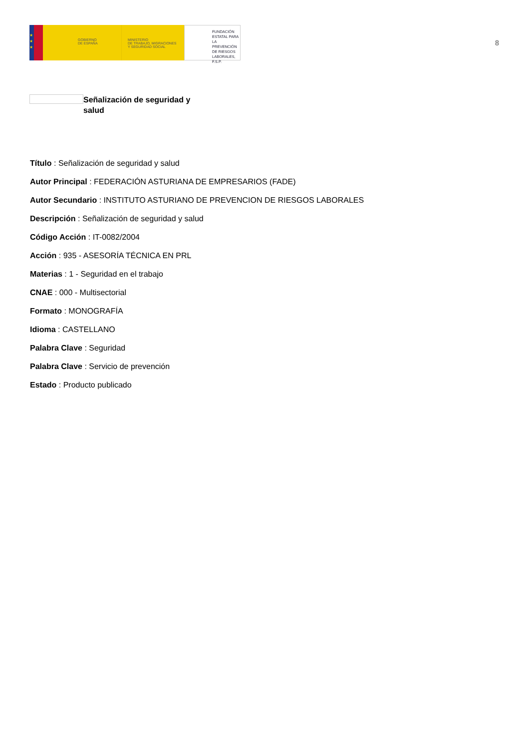★
★
★
GOBIERNO
DE ESPAÑA
MINISTERIO
DE TRABAJO, MIGRACIONES
Y SEGURIDAD SOCIAL
FUNDACIÓN
ESTATAL PARA
LA PREVENCIÓN
DE RIESGOS
LABORALES, F.S.P.
8
Señalización de seguridad y salud
Título : Señalización de seguridad y salud
Autor Principal : FEDERACIÓN ASTURIANA DE EMPRESARIOS (FADE)
Autor Secundario : INSTITUTO ASTURIANO DE PREVENCION DE RIESGOS LABORALES
Descripción : Señalización de seguridad y salud
Código Acción : IT-0082/2004
Acción : 935 - ASESORÍA TÉCNICA EN PRL
Materias : 1 - Seguridad en el trabajo
CNAE : 000 - Multisectorial
Formato : MONOGRAFÍA
Idioma : CASTELLANO
Palabra Clave : Seguridad
Palabra Clave : Servicio de prevención
Estado : Producto publicado